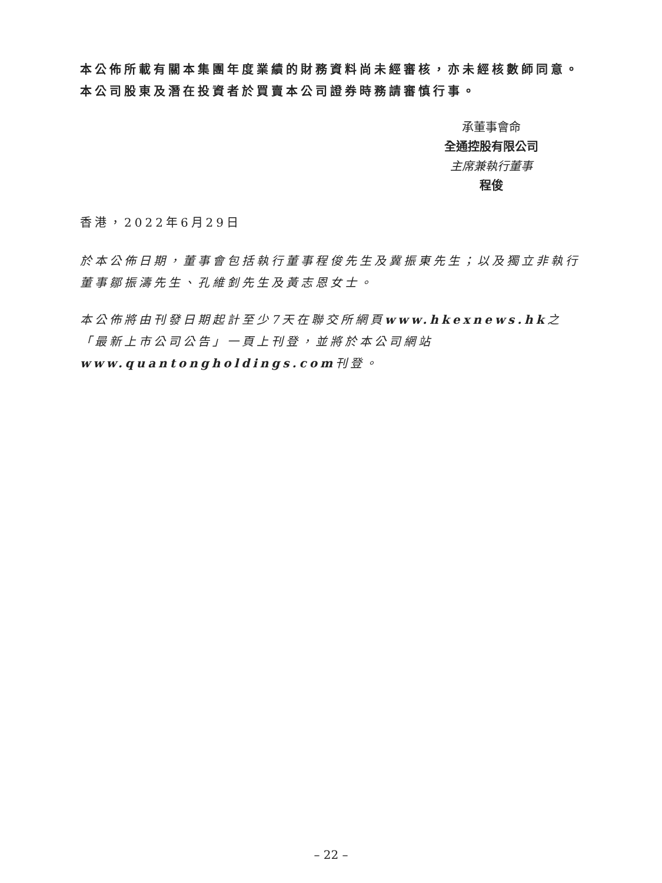本公佈所載有關本集團年度業績的財務資料尚未經審核，亦未經核數師同意。本公司股東及潛在投資者於買賣本公司證券時務請審慎行事。
承董事會命
全通控股有限公司
主席兼執行董事
程俊
香港，2022年6月29日
於本公佈日期，董事會包括執行董事程俊先生及冀振東先生；以及獨立非執行董事鄒振濤先生、孔維釗先生及黃志恩女士。
本公佈將由刊發日期起計至少7天在聯交所網頁www.hkexnews.hk之「最新上市公司公告」一頁上刊登，並將於本公司網站www.quantongholdings.com刊登。
– 22 –